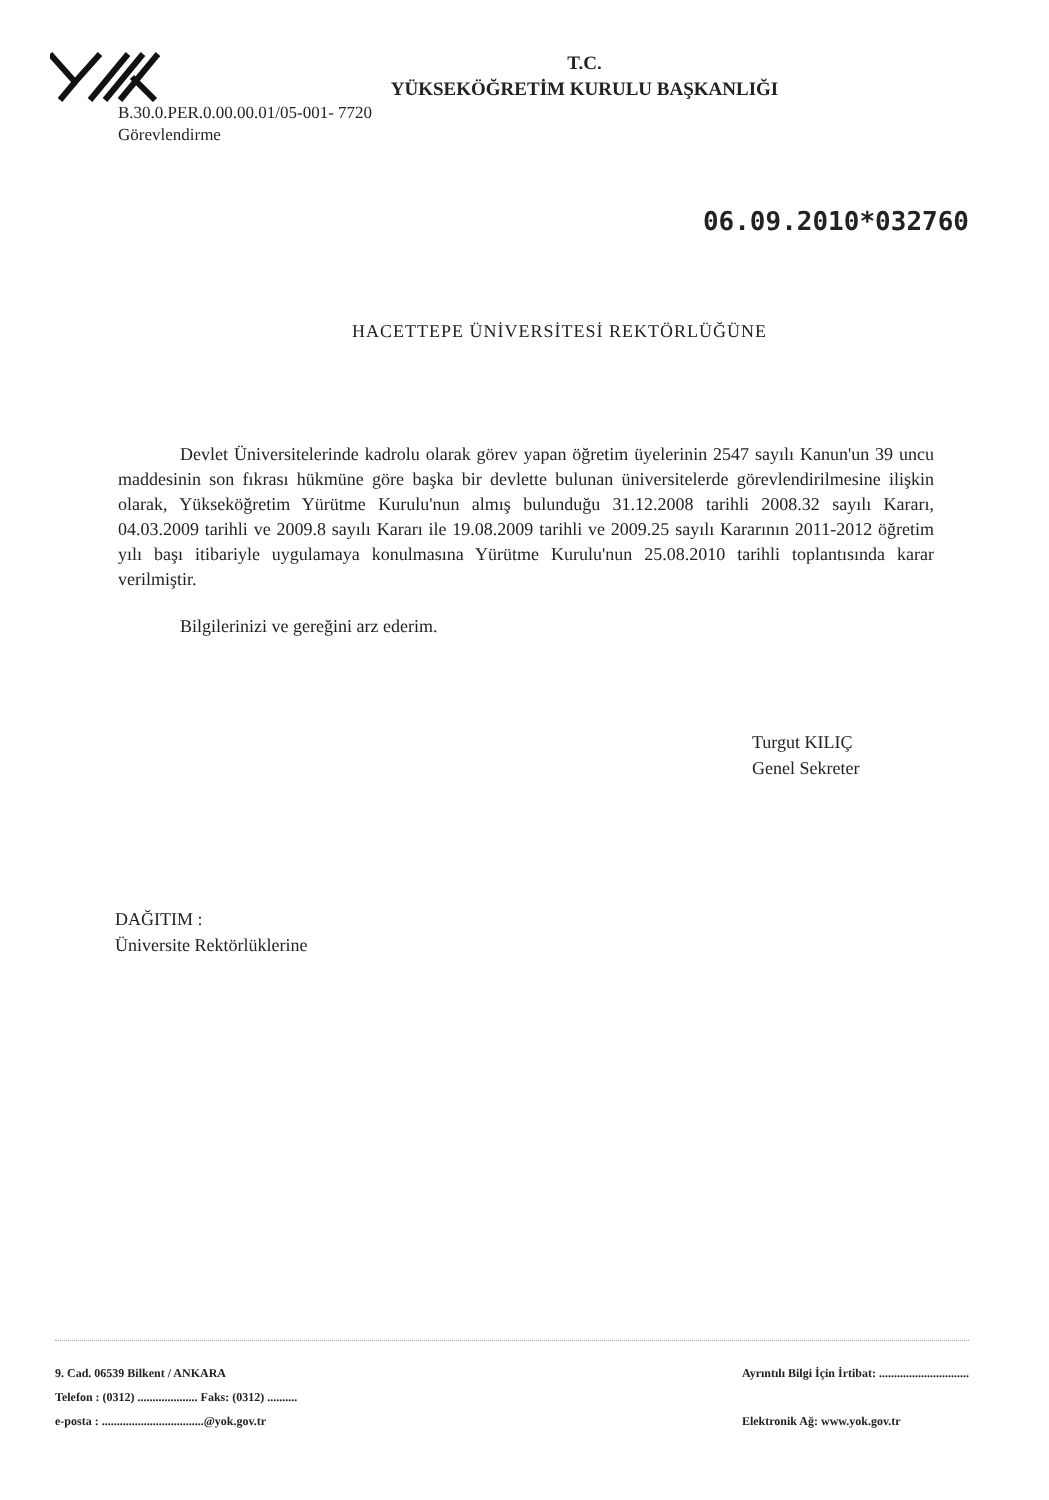T.C.
YÜKSEKÖĞRETİM KURULU BAŞKANLIĞI
B.30.0.PER.0.00.00.01/05-001- 7720
Görevlendirme
06.09.2010*032760
HACETTEPE ÜNİVERSİTESİ REKTÖRLÜĞÜNE
Devlet Üniversitelerinde kadrolu olarak görev yapan öğretim üyelerinin 2547 sayılı Kanun'un 39 uncu maddesinin son fıkrası hükmüne göre başka bir devlette bulunan üniversitelerde görevlendirilmesine ilişkin olarak, Yükseköğretim Yürütme Kurulu'nun almış bulunduğu 31.12.2008 tarihli 2008.32 sayılı Kararı, 04.03.2009 tarihli ve 2009.8 sayılı Kararı ile 19.08.2009 tarihli ve 2009.25 sayılı Kararının 2011-2012 öğretim yılı başı itibariyle uygulamaya konulmasına Yürütme Kurulu'nun 25.08.2010 tarihli toplantısında karar verilmiştir.
Bilgilerinizi ve gereğini arz ederim.
Turgut KILIÇ
Genel Sekreter
DAĞITIM :
Üniversite Rektörlüklerine
9. Cad. 06539 Bilkent / ANKARA
Telefon : (0312) .................... Faks: (0312) ..........
e-posta : ..................................@yok.gov.tr
Ayrıntılı Bilgi İçin İrtibat: ..............................
Elektronik Ağ: www.yok.gov.tr